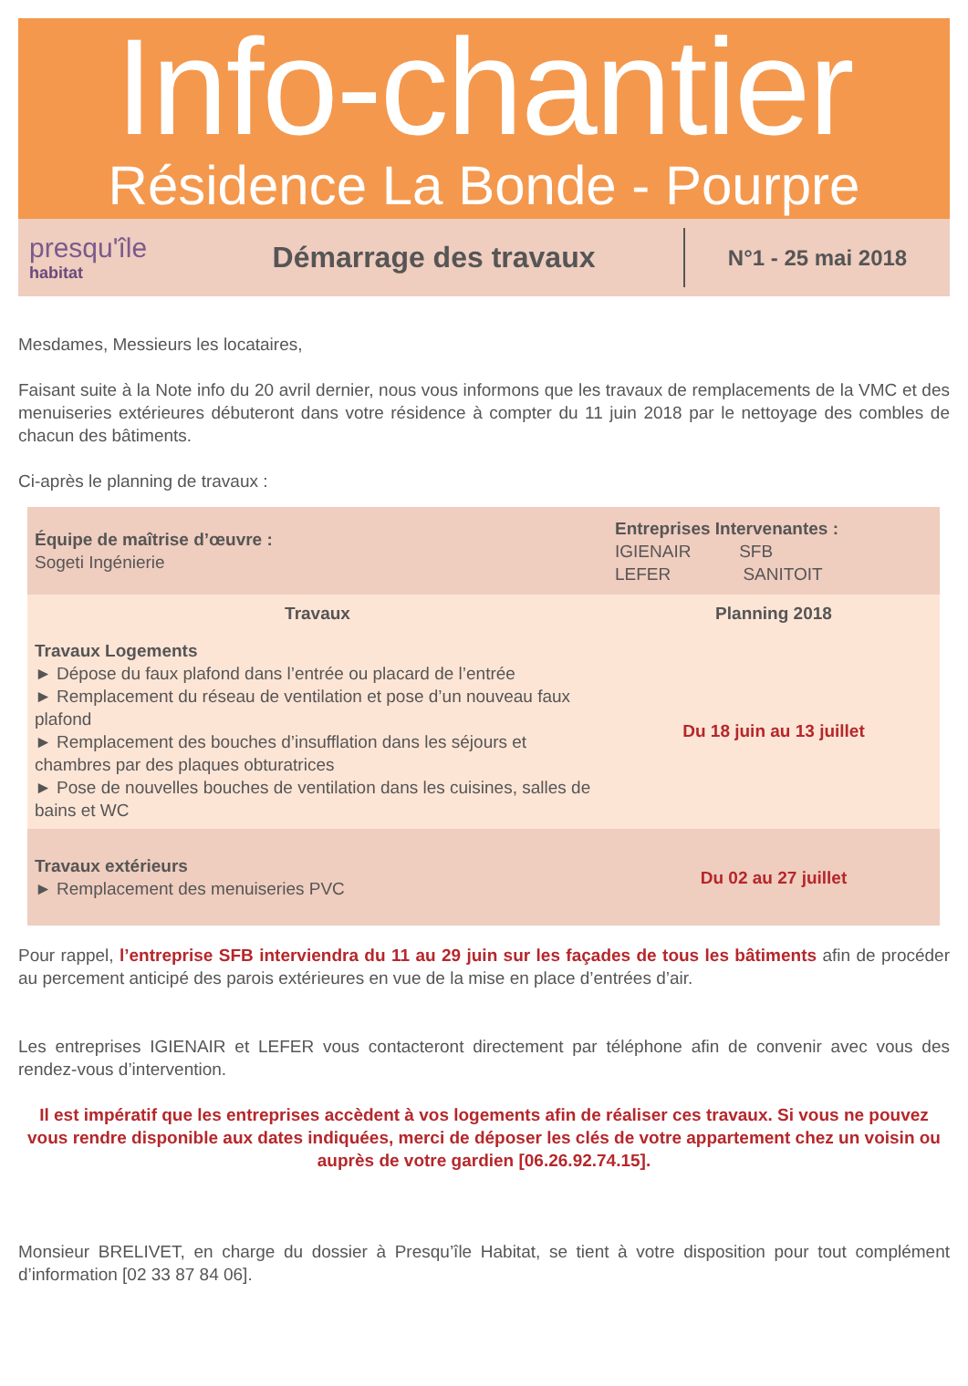Info-chantier
Résidence La Bonde - Pourpre
presqu'île
habitat
Démarrage des travaux
N°1 - 25 mai 2018
Mesdames, Messieurs les locataires,
Faisant suite à la Note info du 20 avril dernier, nous vous informons que les travaux de remplacements de la VMC et des menuiseries extérieures débuteront dans votre résidence à compter du 11 juin 2018 par le nettoyage des combles de chacun des bâtiments.
Ci-après le planning de travaux :
| Équipe de maîtrise d’œuvre : Sogeti Ingénierie | Entreprises Intervenantes : IGIENAIR SFB LEFER SANITOIT |
| Travaux | Planning 2018 |
| Travaux Logements ► Dépose du faux plafond dans l’entrée ou placard de l’entrée ► Remplacement du réseau de ventilation et pose d’un nouveau faux plafond ► Remplacement des bouches d’insufflation dans les séjours et chambres par des plaques obturatrices ► Pose de nouvelles bouches de ventilation dans les cuisines, salles de bains et WC | Du 18 juin au 13 juillet |
| Travaux extérieurs ► Remplacement des menuiseries PVC | Du 02 au 27 juillet |
Pour rappel, l’entreprise SFB interviendra du 11 au 29 juin sur les façades de tous les bâtiments afin de procéder au percement anticipé des parois extérieures en vue de la mise en place d’entrées d’air.
Les entreprises IGIENAIR et LEFER vous contacteront directement par téléphone afin de convenir avec vous des rendez-vous d’intervention.
Il est impératif que les entreprises accèdent à vos logements afin de réaliser ces travaux. Si vous ne pouvez vous rendre disponible aux dates indiquées, merci de déposer les clés de votre appartement chez un voisin ou auprès de votre gardien [06.26.92.74.15].
Monsieur BRELIVET, en charge du dossier à Presqu’île Habitat, se tient à votre disposition pour tout complément d’information [02 33 87 84 06].